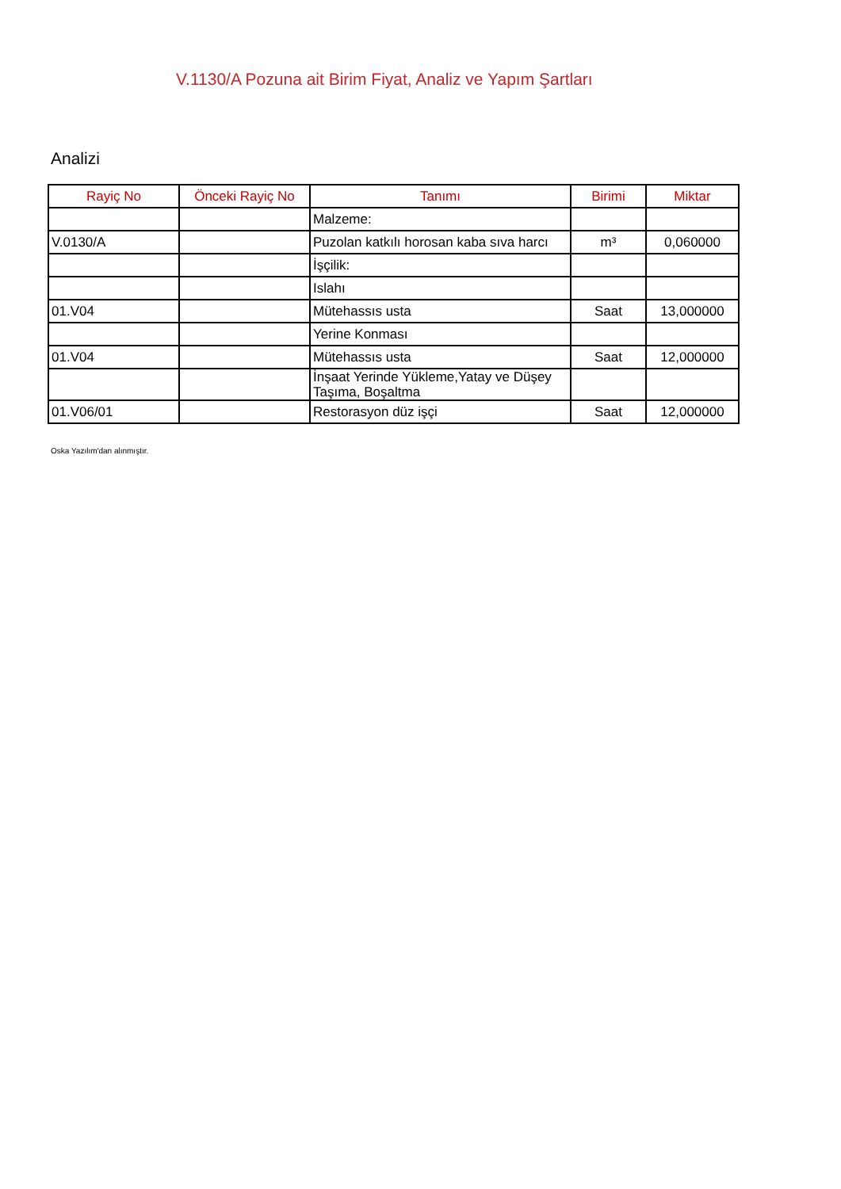V.1130/A Pozuna ait Birim Fiyat, Analiz ve Yapım Şartları
Analizi
| Rayiç No | Önceki Rayiç No | Tanımı | Birimi | Miktar |
| --- | --- | --- | --- | --- |
| | | Malzeme: | | |
| V.0130/A | | Puzolan katkılı horosan kaba sıva harcı | m³ | 0,060000 |
| | | İşçilik: | | |
| | | Islahı | | |
| 01.V04 | | Mütehassıs usta | Saat | 13,000000 |
| | | Yerine Konması | | |
| 01.V04 | | Mütehassıs usta | Saat | 12,000000 |
| | | İnşaat Yerinde Yükleme,Yatay ve Düşey Taşıma, Boşaltma | | |
| 01.V06/01 | | Restorasyon düz işçi | Saat | 12,000000 |
Oska Yazılım'dan alınmıştır.